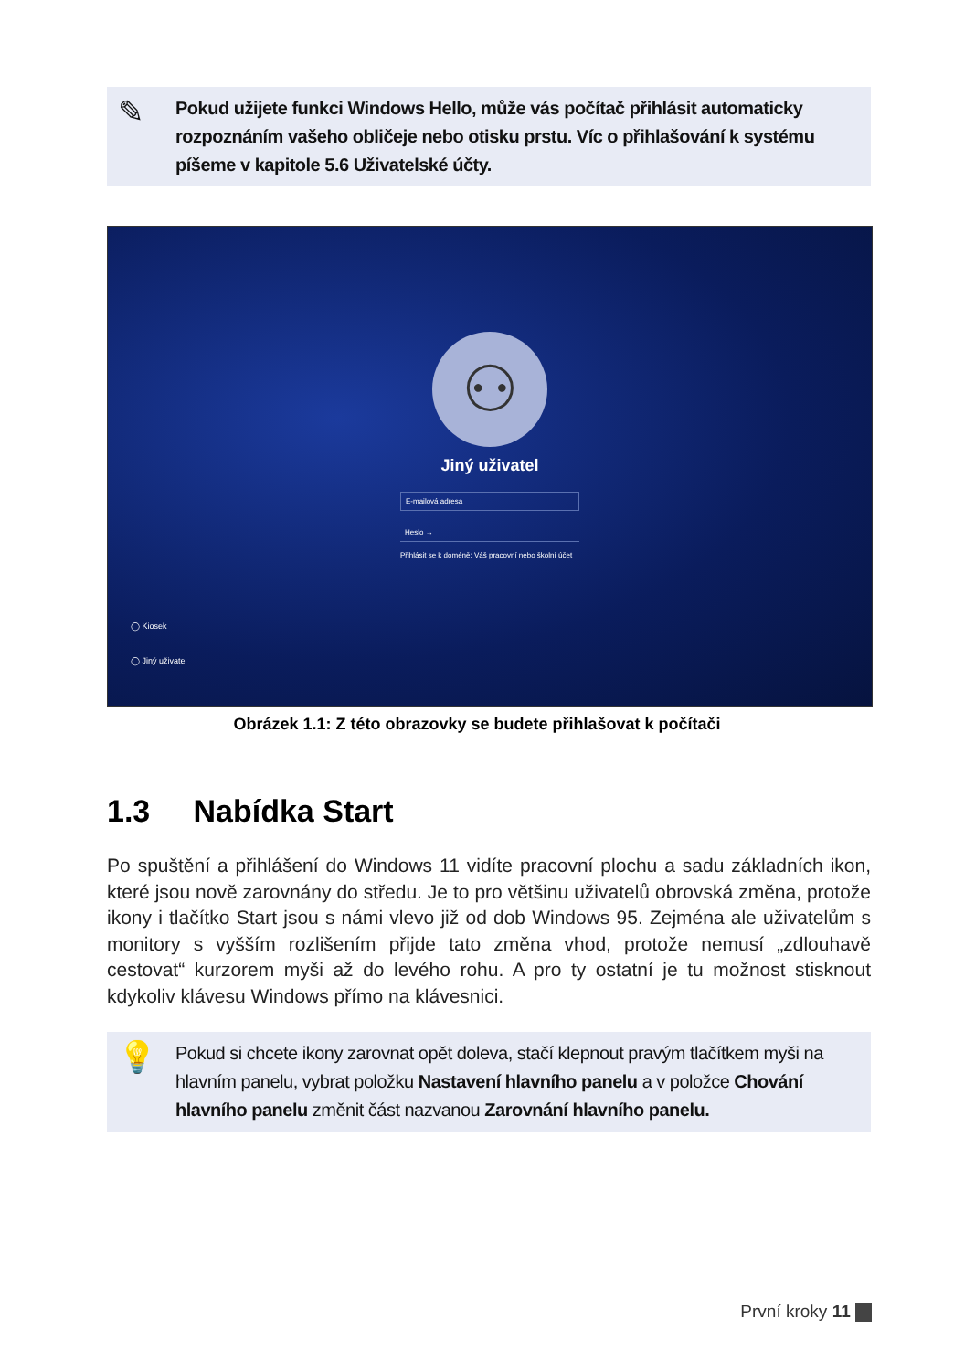✎
Pokud užijete funkci Windows Hello, může vás počítač přihlásit automaticky rozpoznáním vašeho obličeje nebo otisku prstu. Víc o přihlašování k systému píšeme v kapitole 5.6 Uživatelské účty.
⚇
Jiný uživatel
E-mailová adresa
Heslo →
Přihlásit se k doméně: Váš pracovní nebo školní účet
◯ Kiosek
◯ Jiný uživatel
Obrázek 1.1: Z této obrazovky se budete přihlašovat k počítači
1.3 Nabídka Start
Po spuštění a přihlášení do Windows 11 vidíte pracovní plochu a sadu základních ikon, které jsou nově zarovnány do středu. Je to pro většinu uživatelů obrovská změna, protože ikony i tlačítko Start jsou s námi vlevo již od dob Windows 95. Zejména ale uživatelům s monitory s vyšším rozlišením přijde tato změna vhod, protože nemusí „zdlouhavě cestovat“ kurzorem myši až do levého rohu. A pro ty ostatní je tu možnost stisknout kdykoliv klávesu Windows přímo na klávesnici.
💡
Pokud si chcete ikony zarovnat opět doleva, stačí klepnout pravým tlačítkem myši na hlavním panelu, vybrat položku Nastavení hlavního panelu a v položce Chování hlavního panelu změnit část nazvanou Zarovnání hlavního panelu.
První kroky 11